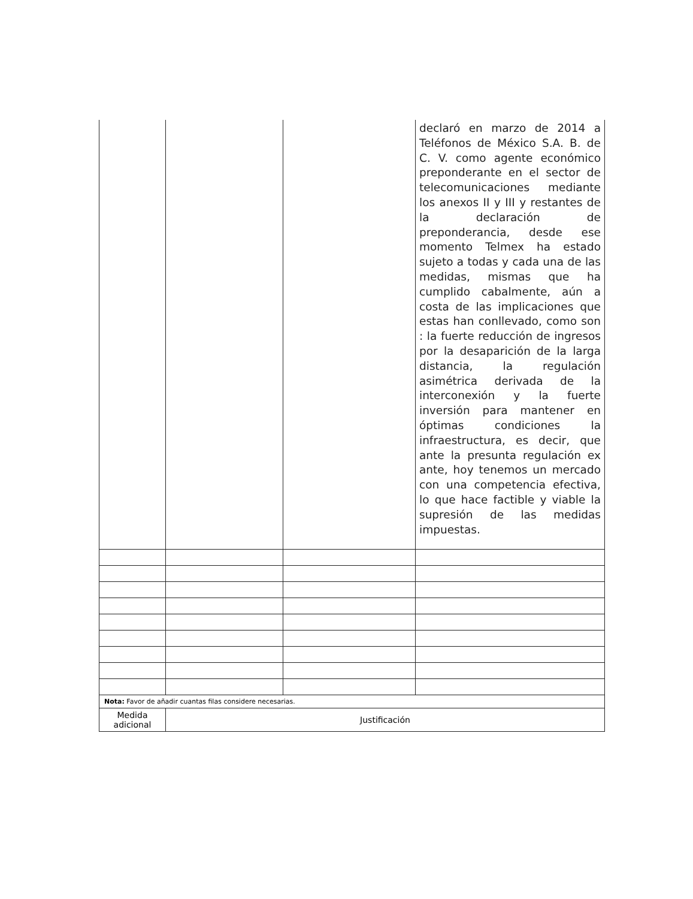| | | | declaró en marzo de 2014 a Teléfonos de México S.A. B. de C. V. como agente económico preponderante en el sector de telecomunicaciones mediante los anexos II y III y restantes de la declaración de preponderancia, desde ese momento Telmex ha estado sujeto a todas y cada una de las medidas, mismas que ha cumplido cabalmente, aún a costa de las implicaciones que estas han conllevado, como son : la fuerte reducción de ingresos por la desaparición de la larga distancia, la regulación asimétrica derivada de la interconexión y la fuerte inversión para mantener en óptimas condiciones la infraestructura, es decir, que ante la presunta regulación ex ante, hoy tenemos un mercado con una competencia efectiva, lo que hace factible y viable la supresión de las medidas impuestas. |
| Nota: Favor de añadir cuantas filas considere necesarias. | | | |
| Medida adicional | Justificación | | |